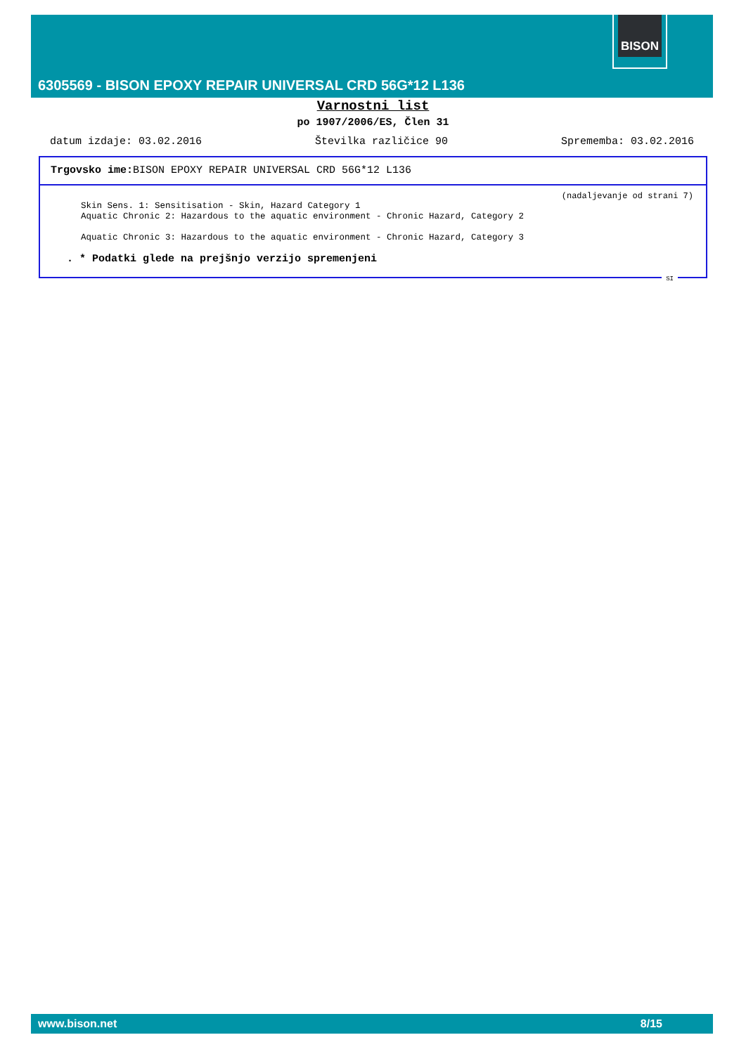6305569 - BISON EPOXY REPAIR UNIVERSAL CRD 56G*12 L136
BISON
Varnostni list
po 1907/2006/ES, Člen 31
datum izdaje: 03.02.2016 Številka različice 90 Sprememba: 03.02.2016
Trgovsko ime: BISON EPOXY REPAIR UNIVERSAL CRD 56G*12 L136
(nadaljevanje od strani 7)
Skin Sens. 1: Sensitisation - Skin, Hazard Category 1
Aquatic Chronic 2: Hazardous to the aquatic environment - Chronic Hazard, Category 2
Aquatic Chronic 3: Hazardous to the aquatic environment - Chronic Hazard, Category 3
. * Podatki glede na prejšnjo verzijo spremenjeni
SI
www.bison.net 8/15